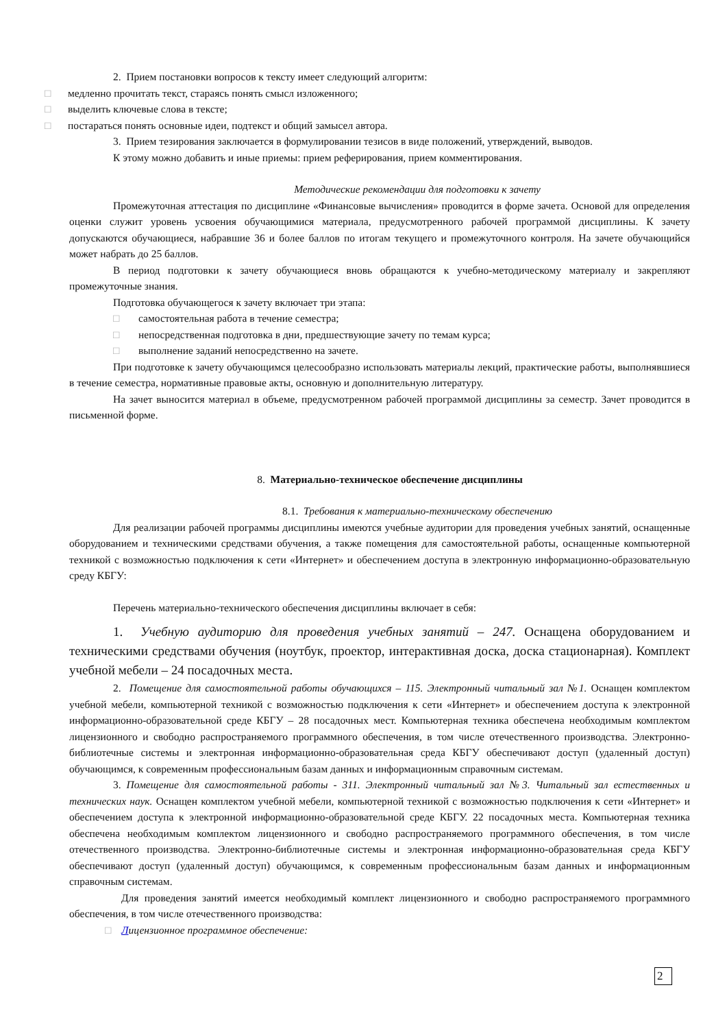2. Прием постановки вопросов к тексту имеет следующий алгоритм:
□ медленно прочитать текст, стараясь понять смысл изложенного;
□ выделить ключевые слова в тексте;
□ постараться понять основные идеи, подтекст и общий замысел автора.
3. Прием тезирования заключается в формулировании тезисов в виде положений, утверждений, выводов.
К этому можно добавить и иные приемы: прием реферирования, прием комментирования.
Методические рекомендации для подготовки к зачету
Промежуточная аттестация по дисциплине «Финансовые вычисления» проводится в форме зачета. Основой для определения оценки служит уровень усвоения обучающимися материала, предусмотренного рабочей программой дисциплины. К зачету допускаются обучающиеся, набравшие 36 и более баллов по итогам текущего и промежуточного контроля. На зачете обучающийся может набрать до 25 баллов.
В период подготовки к зачету обучающиеся вновь обращаются к учебно-методическому материалу и закрепляют промежуточные знания.
Подготовка обучающегося к зачету включает три этапа:
□ самостоятельная работа в течение семестра;
□ непосредственная подготовка в дни, предшествующие зачету по темам курса;
□ выполнение заданий непосредственно на зачете.
При подготовке к зачету обучающимся целесообразно использовать материалы лекций, практические работы, выполнявшиеся в течение семестра, нормативные правовые акты, основную и дополнительную литературу.
На зачет выносится материал в объеме, предусмотренном рабочей программой дисциплины за семестр. Зачет проводится в письменной форме.
8. Материально-техническое обеспечение дисциплины
8.1. Требования к материально-техническому обеспечению
Для реализации рабочей программы дисциплины имеются учебные аудитории для проведения учебных занятий, оснащенные оборудованием и техническими средствами обучения, а также помещения для самостоятельной работы, оснащенные компьютерной техникой с возможностью подключения к сети «Интернет» и обеспечением доступа в электронную информационно-образовательную среду КБГУ:
Перечень материально-технического обеспечения дисциплины включает в себя:
1. Учебную аудиторию для проведения учебных занятий – 247. Оснащена оборудованием и техническими средствами обучения (ноутбук, проектор, интерактивная доска, доска стационарная). Комплект учебной мебели – 24 посадочных места.
2. Помещение для самостоятельной работы обучающихся – 115. Электронный читальный зал №1. Оснащен комплектом учебной мебели, компьютерной техникой с возможностью подключения к сети «Интернет» и обеспечением доступа к электронной информационно-образовательной среде КБГУ – 28 посадочных мест. Компьютерная техника обеспечена необходимым комплектом лицензионного и свободно распространяемого программного обеспечения, в том числе отечественного производства. Электронно-библиотечные системы и электронная информационно-образовательная среда КБГУ обеспечивают доступ (удаленный доступ) обучающимся, к современным профессиональным базам данных и информационным справочным системам.
3. Помещение для самостоятельной работы - 311. Электронный читальный зал №3. Читальный зал естественных и технических наук. Оснащен комплектом учебной мебели, компьютерной техникой с возможностью подключения к сети «Интернет» и обеспечением доступа к электронной информационно-образовательной среде КБГУ. 22 посадочных места. Компьютерная техника обеспечена необходимым комплектом лицензионного и свободно распространяемого программного обеспечения, в том числе отечественного производства. Электронно-библиотечные системы и электронная информационно-образовательная среда КБГУ обеспечивают доступ (удаленный доступ) обучающимся, к современным профессиональным базам данных и информационным справочным системам.
Для проведения занятий имеется необходимый комплект лицензионного и свободно распространяемого программного обеспечения, в том числе отечественного производства:
□ Лицензионное программное обеспечение:
2